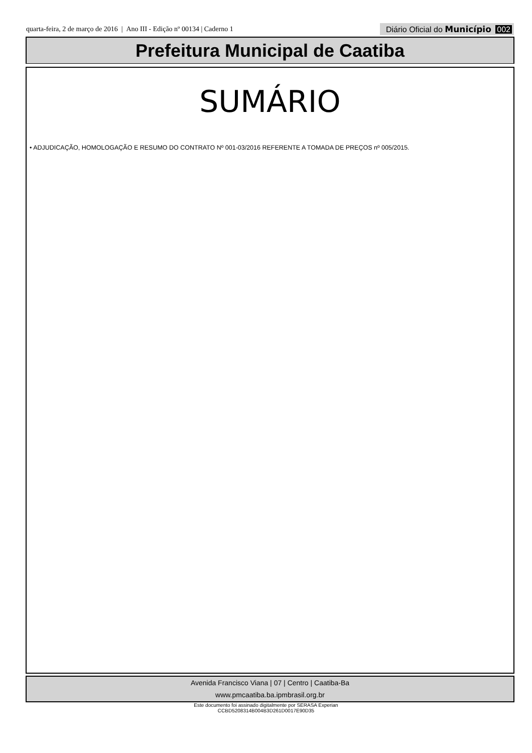quarta-feira, 2 de março de 2016 | Ano III - Edição nº 00134 | Caderno 1
Diário Oficial do Município 002
Prefeitura Municipal de Caatiba
SUMÁRIO
• ADJUDICAÇÃO, HOMOLOGAÇÃO E RESUMO DO CONTRATO Nº 001-03/2016 REFERENTE A TOMADA DE PREÇOS nº 005/2015.
Avenida Francisco Viana | 07 | Centro | Caatiba-Ba
www.pmcaatiba.ba.ipmbrasil.org.br
Este documento foi assinado digitalmente por SERASA Experian
CCBD5208314B004B3D261D0017E90D35